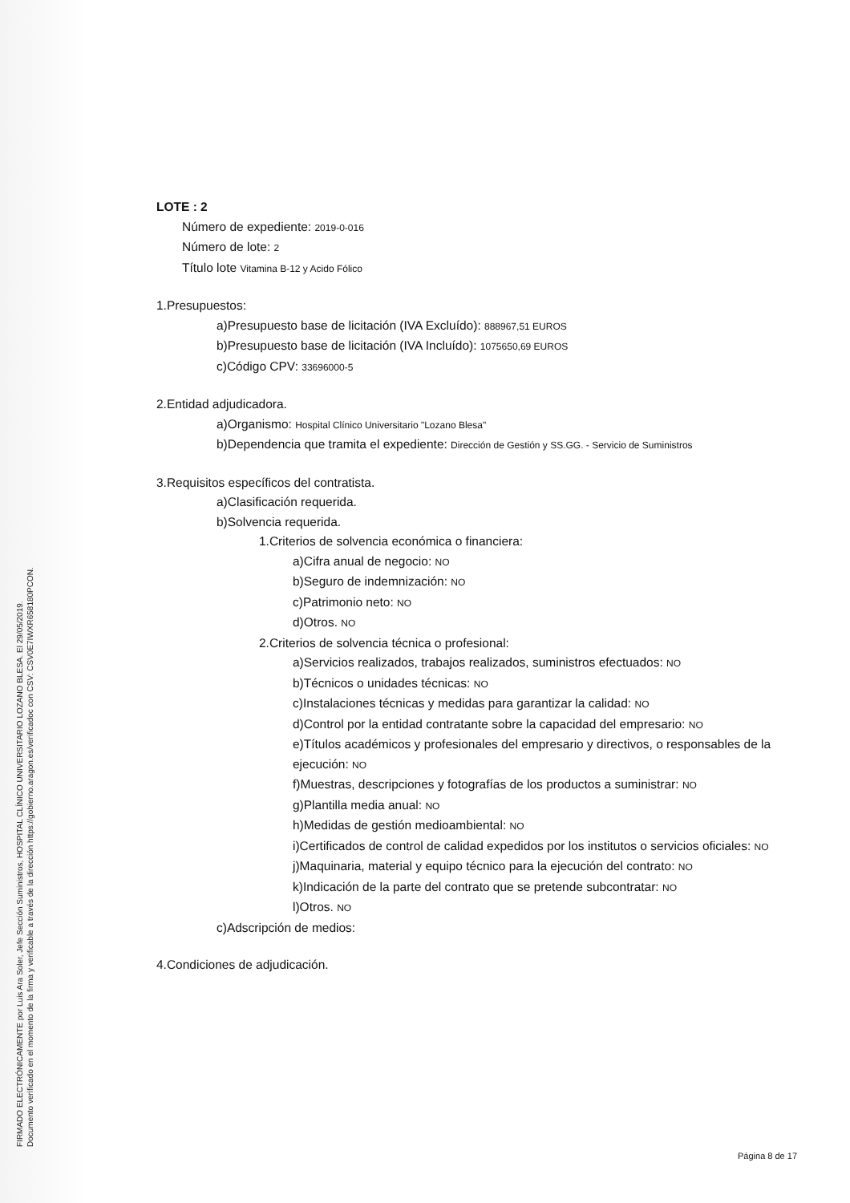FIRMADO ELECTRÓNICAMENTE por Luis Ara Soler, Jefe Sección Suministros, HOSPITAL CLÍNICO UNIVERSITARIO LOZANO BLESA. El 29/05/2019.
Documento verificado en el momento de la firma y verificable a través de la dirección https://gobierno.aragon.es/verificadoc con CSV: CSV0E7IWXR658180PCON.
LOTE : 2
Número de expediente: 2019-0-016
Número de lote: 2
Título lote Vitamina B-12 y Acido Fólico
1.Presupuestos:
a)Presupuesto base de licitación (IVA Excluído): 888967,51 EUROS
b)Presupuesto base de licitación (IVA Incluído): 1075650,69 EUROS
c)Código CPV: 33696000-5
2.Entidad adjudicadora.
a)Organismo: Hospital Clínico Universitario "Lozano Blesa"
b)Dependencia que tramita el expediente: Dirección de Gestión y SS.GG. - Servicio de Suministros
3.Requisitos específicos del contratista.
a)Clasificación requerida.
b)Solvencia requerida.
1.Criterios de solvencia económica o financiera:
a)Cifra anual de negocio: NO
b)Seguro de indemnización: NO
c)Patrimonio neto: NO
d)Otros. NO
2.Criterios de solvencia técnica o profesional:
a)Servicios realizados, trabajos realizados, suministros efectuados: NO
b)Técnicos o unidades técnicas: NO
c)Instalaciones técnicas y medidas para garantizar la calidad: NO
d)Control por la entidad contratante sobre la capacidad del empresario: NO
e)Títulos académicos y profesionales del empresario y directivos, o responsables de la ejecución: NO
f)Muestras, descripciones y fotografías de los productos a suministrar: NO
g)Plantilla media anual: NO
h)Medidas de gestión medioambiental: NO
i)Certificados de control de calidad expedidos por los institutos o servicios oficiales: NO
j)Maquinaria, material y equipo técnico para la ejecución del contrato: NO
k)Indicación de la parte del contrato que se pretende subcontratar: NO
l)Otros. NO
c)Adscripción de medios:
4.Condiciones de adjudicación.
Página 8 de 17